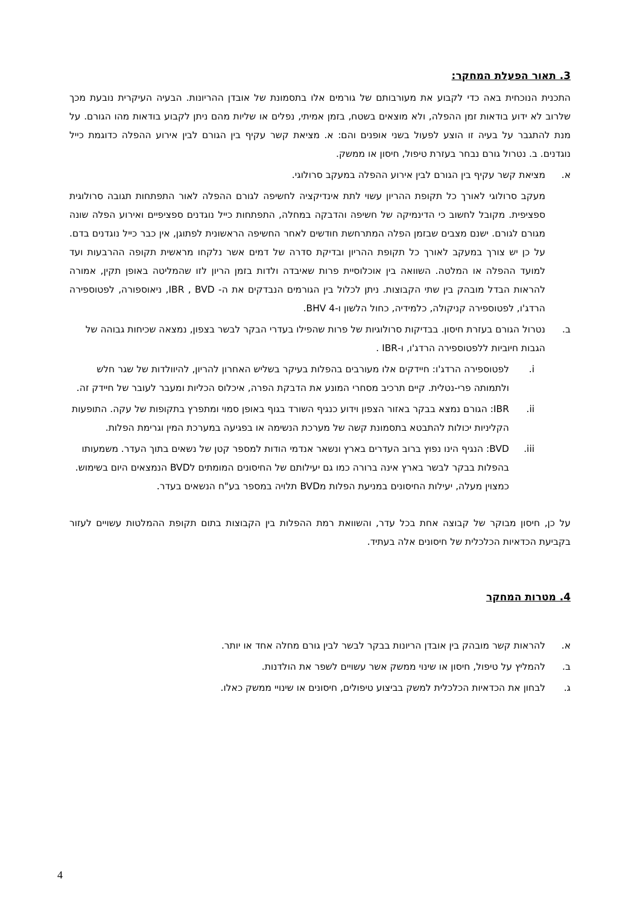3. תאור הפעלת המחקר:
התכנית הנוכחית באה כדי לקבוע את מעורבותם של גורמים אלו בתסמונת של אובדן ההריונות. הבעיה העיקרית נובעת מכך שלרוב לא ידוע בודאות זמן ההפלה, ולא מוצאים בשטח, בזמן אמיתי, נפלים או שליות מהם ניתן לקבוע בודאות מהו הגורם. על מנת להתגבר על בעיה זו הוצע לפעול בשני אופנים והם: א. מציאת קשר עקיף בין הגורם לבין אירוע ההפלה כדוגמת כייל נוגדנים. ב. נטרול גורם נבחר בעזרת טיפול, חיסון או ממשק.
א. מציאת קשר עקיף בין הגורם לבין אירוע ההפלה במעקב סרולוגי.
מעקב סרולוגי לאורך כל תקופת ההריון עשוי לתת אינדיקציה לחשיפה לגורם ההפלה לאור התפתחות תגובה סרולוגית ספציפית. מקובל לחשוב כי הדינמיקה של חשיפה והדבקה במחלה, התפתחות כייל נוגדנים ספציפיים ואירוע הפלה שונה מגורם לגורם. ישנם מצבים שבזמן הפלה המתרחשת חודשים לאחר החשיפה הראשונית לפתוגן, אין כבר כייל נוגדנים בדם. על כן יש צורך במעקב לאורך כל תקופת ההריון ובדיקת סדרה של דמים אשר נלקחו מראשית תקופה ההרבעות ועד למועד ההפלה או המלטה. השוואה בין אוכלוסיית פרות שאיבדה ולדות בזמן הריון לזו שהמליטה באופן תקין, אמורה להראות הבדל מובהק בין שתי הקבוצות. ניתן לכלול בין הגורמים הנבדקים את ה- IBR , BVD, ניאוספורה, לפטוספירה הרדג'ו, לפטוספירה קניקולה, כלמידיה, כחול הלשון ו-BHV 4.
ב. נטרול הגורם בעזרת חיסון. בבדיקות סרולוגיות של פרות שהפילו בעדרי הבקר לבשר בצפון, נמצאה שכיחות גבוהה של הגבות חיוביות ללפטוספירה הרדג'ו, ו-IBR .
i. לפטוספירה הרדג'ו: חיידקים אלו מעורבים בהפלות בעיקר בשליש האחרון להריון, להיוולדות של שגר חלש ולתמותה פרי-נטלית. קיים תרכיב מסחרי המונע את הדבקת הפרה, איכלוס הכליות ומעבר לעובר של חיידק זה.
ii. IBR: הגורם נמצא בבקר באזור הצפון וידוע כנגיף השורד בגוף באופן סמוי ומתפרץ בתקופות של עקה. התופעות הקליניות יכולות להתבטא בתסמונת קשה של מערכת הנשימה או בפגיעה במערכת המין וגרימת הפלות.
iii. BVD: הנגיף הינו נפוץ ברוב העדרים בארץ ונשאר אנדמי הודות למספר קטן של נשאים בתוך העדר. משמעותו בהפלות בבקר לבשר בארץ אינה ברורה כמו גם יעילותם של החיסונים המומתים לBVD הנמצאים היום בשימוש. כמצוין מעלה, יעילות החיסונים במניעת הפלות מBVD תלויה במספר בע"ח הנשאים בעדר.
על כן, חיסון מבוקר של קבוצה אחת בכל עדר, והשוואת רמת ההפלות בין הקבוצות בתום תקופת ההמלטות עשויים לעזור בקביעת הכדאיות הכלכלית של חיסונים אלה בעתיד.
4. מטרות המחקר
א. להראות קשר מובהק בין אובדן הריונות בבקר לבשר לבין גורם מחלה אחד או יותר.
ב. להמליץ על טיפול, חיסון או שינוי ממשק אשר עשויים לשפר את הולדנות.
ג. לבחון את הכדאיות הכלכלית למשק בביצוע טיפולים, חיסונים או שינויי ממשק כאלו.
4